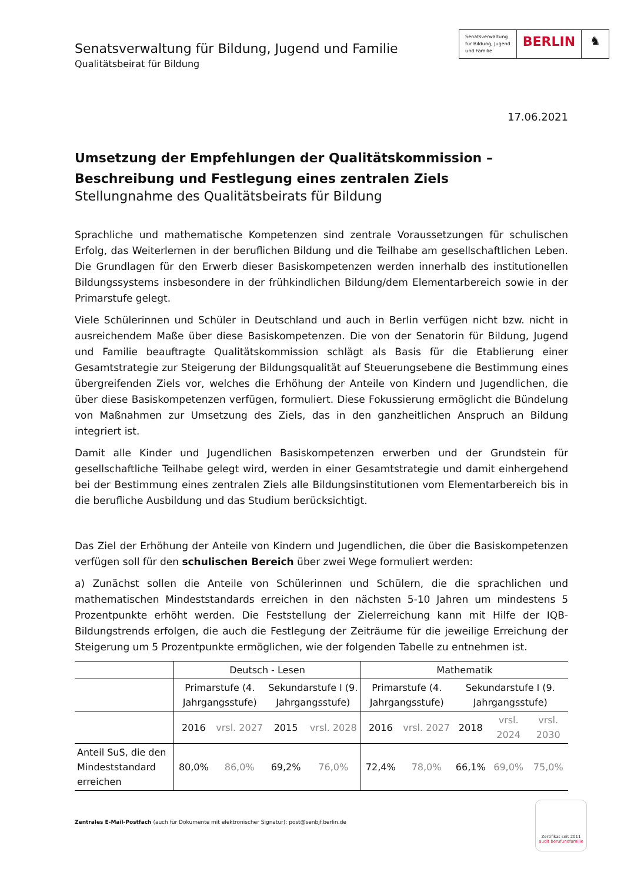Senatsverwaltung für Bildung, Jugend und Familie
Qualitätsbeirat für Bildung
Senatsverwaltung
für Bildung, Jugend
und Familie
BERLIN ♞
17.06.2021
Umsetzung der Empfehlungen der Qualitätskommission – Beschreibung und Festlegung eines zentralen Ziels
Stellungnahme des Qualitätsbeirats für Bildung
Sprachliche und mathematische Kompetenzen sind zentrale Voraussetzungen für schulischen Erfolg, das Weiterlernen in der beruflichen Bildung und die Teilhabe am gesellschaftlichen Leben. Die Grundlagen für den Erwerb dieser Basiskompetenzen werden innerhalb des institutionellen Bildungssystems insbesondere in der frühkindlichen Bildung/dem Elementarbereich sowie in der Primarstufe gelegt.
Viele Schülerinnen und Schüler in Deutschland und auch in Berlin verfügen nicht bzw. nicht in ausreichendem Maße über diese Basiskompetenzen. Die von der Senatorin für Bildung, Jugend und Familie beauftragte Qualitätskommission schlägt als Basis für die Etablierung einer Gesamtstrategie zur Steigerung der Bildungsqualität auf Steuerungsebene die Bestimmung eines übergreifenden Ziels vor, welches die Erhöhung der Anteile von Kindern und Jugendlichen, die über diese Basiskompetenzen verfügen, formuliert. Diese Fokussierung ermöglicht die Bündelung von Maßnahmen zur Umsetzung des Ziels, das in den ganzheitlichen Anspruch an Bildung integriert ist.
Damit alle Kinder und Jugendlichen Basiskompetenzen erwerben und der Grundstein für gesellschaftliche Teilhabe gelegt wird, werden in einer Gesamtstrategie und damit einhergehend bei der Bestimmung eines zentralen Ziels alle Bildungsinstitutionen vom Elementarbereich bis in die berufliche Ausbildung und das Studium berücksichtigt.
Das Ziel der Erhöhung der Anteile von Kindern und Jugendlichen, die über die Basiskompetenzen verfügen soll für den schulischen Bereich über zwei Wege formuliert werden:
a) Zunächst sollen die Anteile von Schülerinnen und Schülern, die die sprachlichen und mathematischen Mindeststandards erreichen in den nächsten 5-10 Jahren um mindestens 5 Prozentpunkte erhöht werden. Die Feststellung der Zielerreichung kann mit Hilfe der IQB-Bildungstrends erfolgen, die auch die Festlegung der Zeiträume für die jeweilige Erreichung der Steigerung um 5 Prozentpunkte ermöglichen, wie der folgenden Tabelle zu entnehmen ist.
| | Deutsch - Lesen | | | | Mathematik | | | | |
| --- | --- | --- | --- | --- | --- | --- | --- | --- | --- |
| | Primarstufe (4. Jahrgangsstufe) | | Sekundarstufe I (9. Jahrgangsstufe) | | Primarstufe (4. Jahrgangsstufe) | | Sekundarstufe I (9. Jahrgangsstufe) | | |
| | 2016 | vrsl. 2027 | 2015 | vrsl. 2028 | 2016 | vrsl. 2027 | 2018 | vrsl. 2024 | vrsl. 2030 |
| Anteil SuS, die den Mindeststandard erreichen | 80,0% | 86,0% | 69,2% | 76,0% | 72,4% | 78,0% | 66,1% | 69,0% | 75,0% |
Zentrales E-Mail-Postfach (auch für Dokumente mit elektronischer Signatur): post@senbjf.berlin.de
Zertifikat seit 2011
audit berufundfamilie